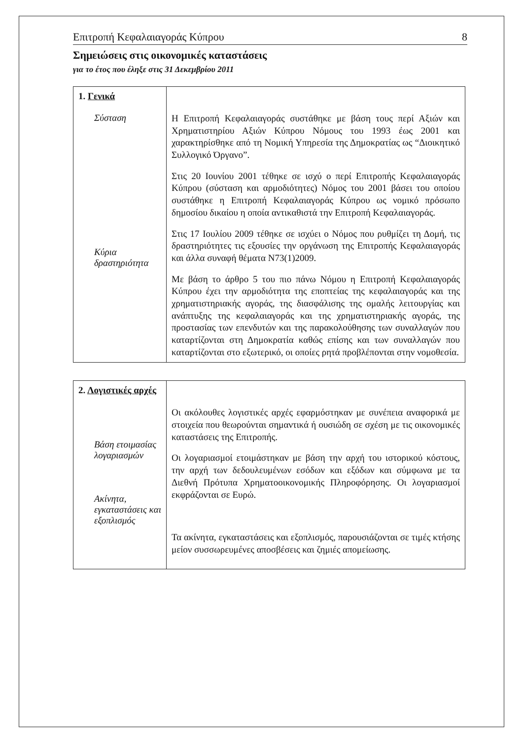Επιτροπή Κεφαλαιαγοράς Κύπρου 8
Σημειώσεις στις οικονομικές καταστάσεις
για το έτος που έληξε στις 31 Δεκεμβρίου 2011
| 1. Γενικά Σύσταση Κύρια δραστηριότητα | Η Επιτροπή Κεφαλαιαγοράς συστάθηκε με βάση τους περί Αξιών και Χρηματιστηρίου Αξιών Κύπρου Νόμους του 1993 έως 2001 και χαρακτηρίσθηκε από τη Νομική Υπηρεσία της Δημοκρατίας ως “Διοικητικό Συλλογικό Όργανο”. Στις 20 Ιουνίου 2001 τέθηκε σε ισχύ ο περί Επιτροπής Κεφαλαιαγοράς Κύπρου (σύσταση και αρμοδιότητες) Νόμος του 2001 βάσει του οποίου συστάθηκε η Επιτροπή Κεφαλαιαγοράς Κύπρου ως νομικό πρόσωπο δημοσίου δικαίου η οποία αντικαθιστά την Επιτροπή Κεφαλαιαγοράς. Στις 17 Ιουλίου 2009 τέθηκε σε ισχύει ο Νόμος που ρυθμίζει τη Δομή, τις δραστηριότητες τις εξουσίες την οργάνωση της Επιτροπής Κεφαλαιαγοράς και άλλα συναφή θέματα Ν73(1)2009. Με βάση το άρθρο 5 του πιο πάνω Νόμου η Επιτροπή Κεφαλαιαγοράς Κύπρου έχει την αρμοδιότητα της εποπτείας της κεφαλαιαγοράς και της χρηματιστηριακής αγοράς, της διασφάλισης της ομαλής λειτουργίας και ανάπτυξης της κεφαλαιαγοράς και της χρηματιστηριακής αγοράς, της προστασίας των επενδυτών και της παρακολούθησης των συναλλαγών που καταρτίζονται στη Δημοκρατία καθώς επίσης και των συναλλαγών που καταρτίζονται στο εξωτερικό, οι οποίες ρητά προβλέπονται στην νομοθεσία. |
| 2. Λογιστικές αρχές Βάση ετοιμασίας λογαριασμών Ακίνητα, εγκαταστάσεις και εξοπλισμός | Οι ακόλουθες λογιστικές αρχές εφαρμόστηκαν με συνέπεια αναφορικά με στοιχεία που θεωρούνται σημαντικά ή ουσιώδη σε σχέση με τις οικονομικές καταστάσεις της Επιτροπής. Οι λογαριασμοί ετοιμάστηκαν με βάση την αρχή του ιστορικού κόστους, την αρχή των δεδουλευμένων εσόδων και εξόδων και σύμφωνα με τα Διεθνή Πρότυπα Χρηματοοικονομικής Πληροφόρησης. Οι λογαριασμοί εκφράζονται σε Ευρώ. Τα ακίνητα, εγκαταστάσεις και εξοπλισμός, παρουσιάζονται σε τιμές κτήσης μείον συσσωρευμένες αποσβέσεις και ζημιές απομείωσης. |